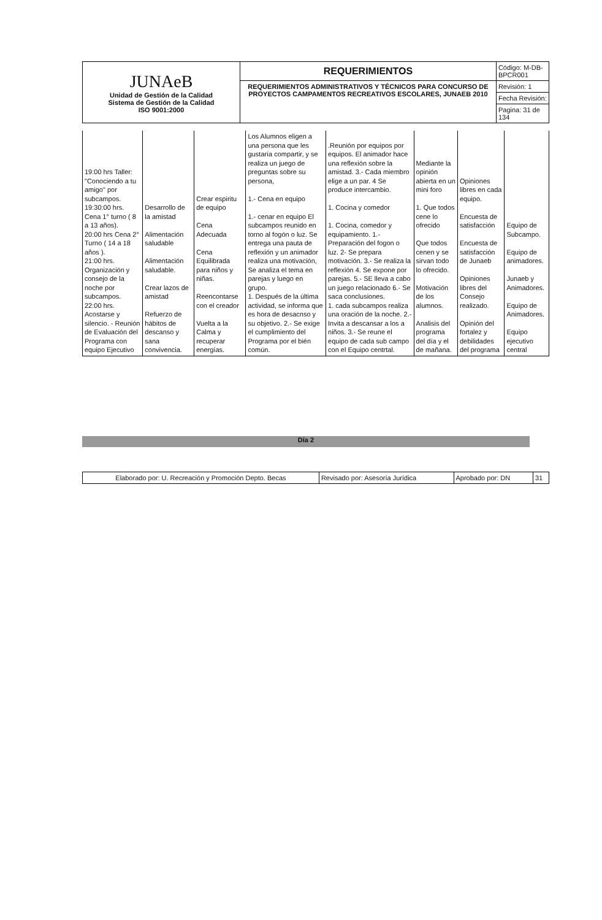| JUNAeB Unidad de Gestión de la Calidad Sistema de Gestión de la Calidad ISO 9001:2000 | REQUERIMIENTOS | Código: M-DB-BPCR001 |
| | REQUERIMIENTOS ADMINISTRATIVOS Y TÉCNICOS PARA CONCURSO DE PROYECTOS CAMPAMENTOS RECREATIVOS ESCOLARES, JUNAEB 2010 | Revisión: 1 |
| | | Fecha Revisión: |
| | | Pagina: 31 de 134 |
| 19:00 hrs Taller: "Conociendo a tu amigo" por subcampos. 19:30:00 hrs. Cena 1° turno ( 8 a 13 años). 20:00 hrs Cena 2° Turno ( 14 a 18 años ). 21:00 hrs. Organización y consejo de la noche por subcampos. 22:00 hrs. Acostarse y silencio. - Reunión de Evaluación del Programa con equipo Ejecutivo | Desarrollo de la amistad Alimentación saludable Alimentación saludable. Crear lazos de amistad Refuerzo de hábitos de descanso y sana convivencia. | Crear espiritu de equipo Cena Adecuada Cena Equilibrada para niños y niñas. Reencontarse con el creador Vuelta a la Calma y recuperar energías. | Los Alumnos eligen a una persona que les gustaría compartir, y se realiza un juego de preguntas sobre su persona, 1.- Cena en equipo 1.- cenar en equipo El subcampos reunido en torno al fogón o luz. Se entrega una pauta de reflexión y un animador realiza una motivación, Se analiza el tema en parejas y luego en grupo. 1. Después de la última actividad, se informa que es hora de desacnso y su objetivo. 2.- Se exige el cumplimiento del Programa por el bién común. | .Reunión por equipos por equipos. El animador hace una reflexión sobre la amistad. 3.- Cada miembro elige a un par. 4 Se produce intercambio. 1. Cocina y comedor 1. Cocina, comedor y equipamiento. 1.- Preparación del fogon o luz. 2- Se prepara motivación. 3.- Se realiza la reflexión 4. Se expone por parejas. 5.- SE lleva a cabo un juego relacionado 6.- Se saca conclusiones. 1. cada subcampos realiza una oración de la noche. 2.- Invita a descansar a los a niños. 3.- Se reune el equipo de cada sub campo con el Equipo centrtal. | Mediante la opinión abierta en un mini foro 1. Que todos cene lo ofrecido Que todos cenen y se sirvan todo lo ofrecido. Motivación de los alumnos. Analisis del programa del día y el de mañana. | Opiniones libres en cada equipo. Encuesta de satisfacción Encuesta de satisfacción de Junaeb Opiniones libres del Consejo realizado. Opinión del fortalez y debilidades del programa | Equipo de Subcampo. Equipo de animadores. Junaeb y Animadores. Equipo de Animadores. Equipo ejecutivo central |
Día 2
| Elaborado por: U. Recreación y Promoción Depto. Becas | Revisado por: Asesoría Jurídica | Aprobado por: DN | 31 |